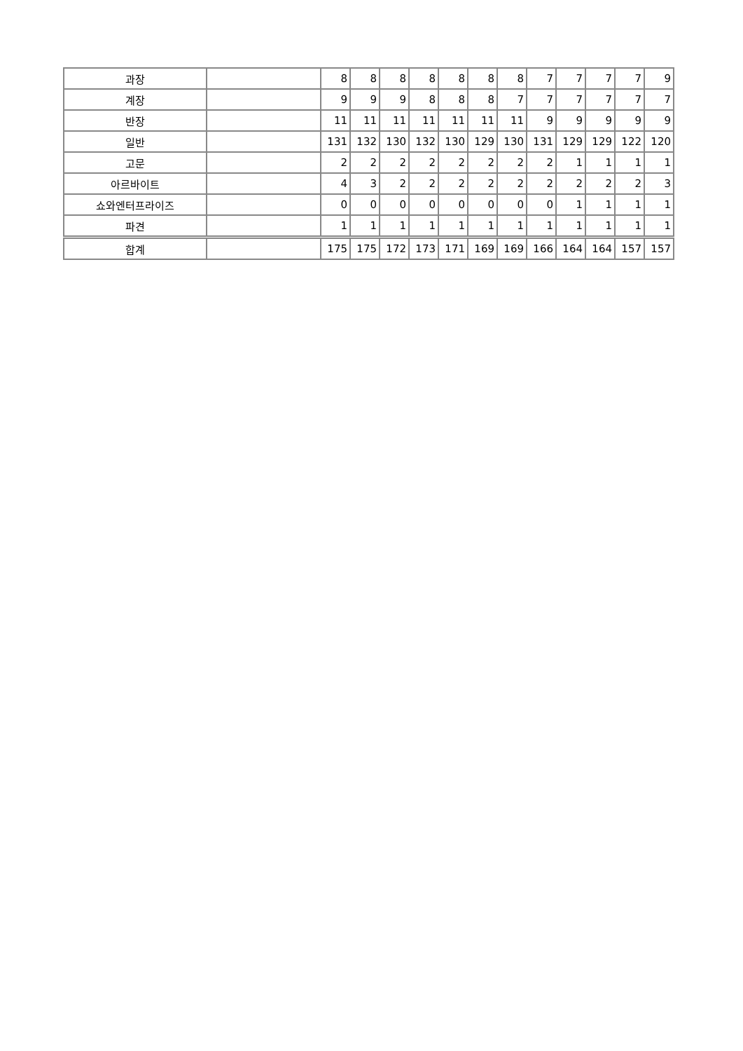| 과장 | | 8 | 8 | 8 | 8 | 8 | 8 | 8 | 7 | 7 | 7 | 7 | 9 |
| 계장 | | 9 | 9 | 9 | 8 | 8 | 8 | 7 | 7 | 7 | 7 | 7 | 7 |
| 반장 | | 11 | 11 | 11 | 11 | 11 | 11 | 11 | 9 | 9 | 9 | 9 | 9 |
| 일반 | | 131 | 132 | 130 | 132 | 130 | 129 | 130 | 131 | 129 | 129 | 122 | 120 |
| 고문 | | 2 | 2 | 2 | 2 | 2 | 2 | 2 | 2 | 1 | 1 | 1 | 1 |
| 아르바이트 | | 4 | 3 | 2 | 2 | 2 | 2 | 2 | 2 | 2 | 2 | 2 | 3 |
| 쇼와엔터프라이즈 | | 0 | 0 | 0 | 0 | 0 | 0 | 0 | 0 | 1 | 1 | 1 | 1 |
| 파견 | | 1 | 1 | 1 | 1 | 1 | 1 | 1 | 1 | 1 | 1 | 1 | 1 |
| 합계 | | 175 | 175 | 172 | 173 | 171 | 169 | 169 | 166 | 164 | 164 | 157 | 157 |